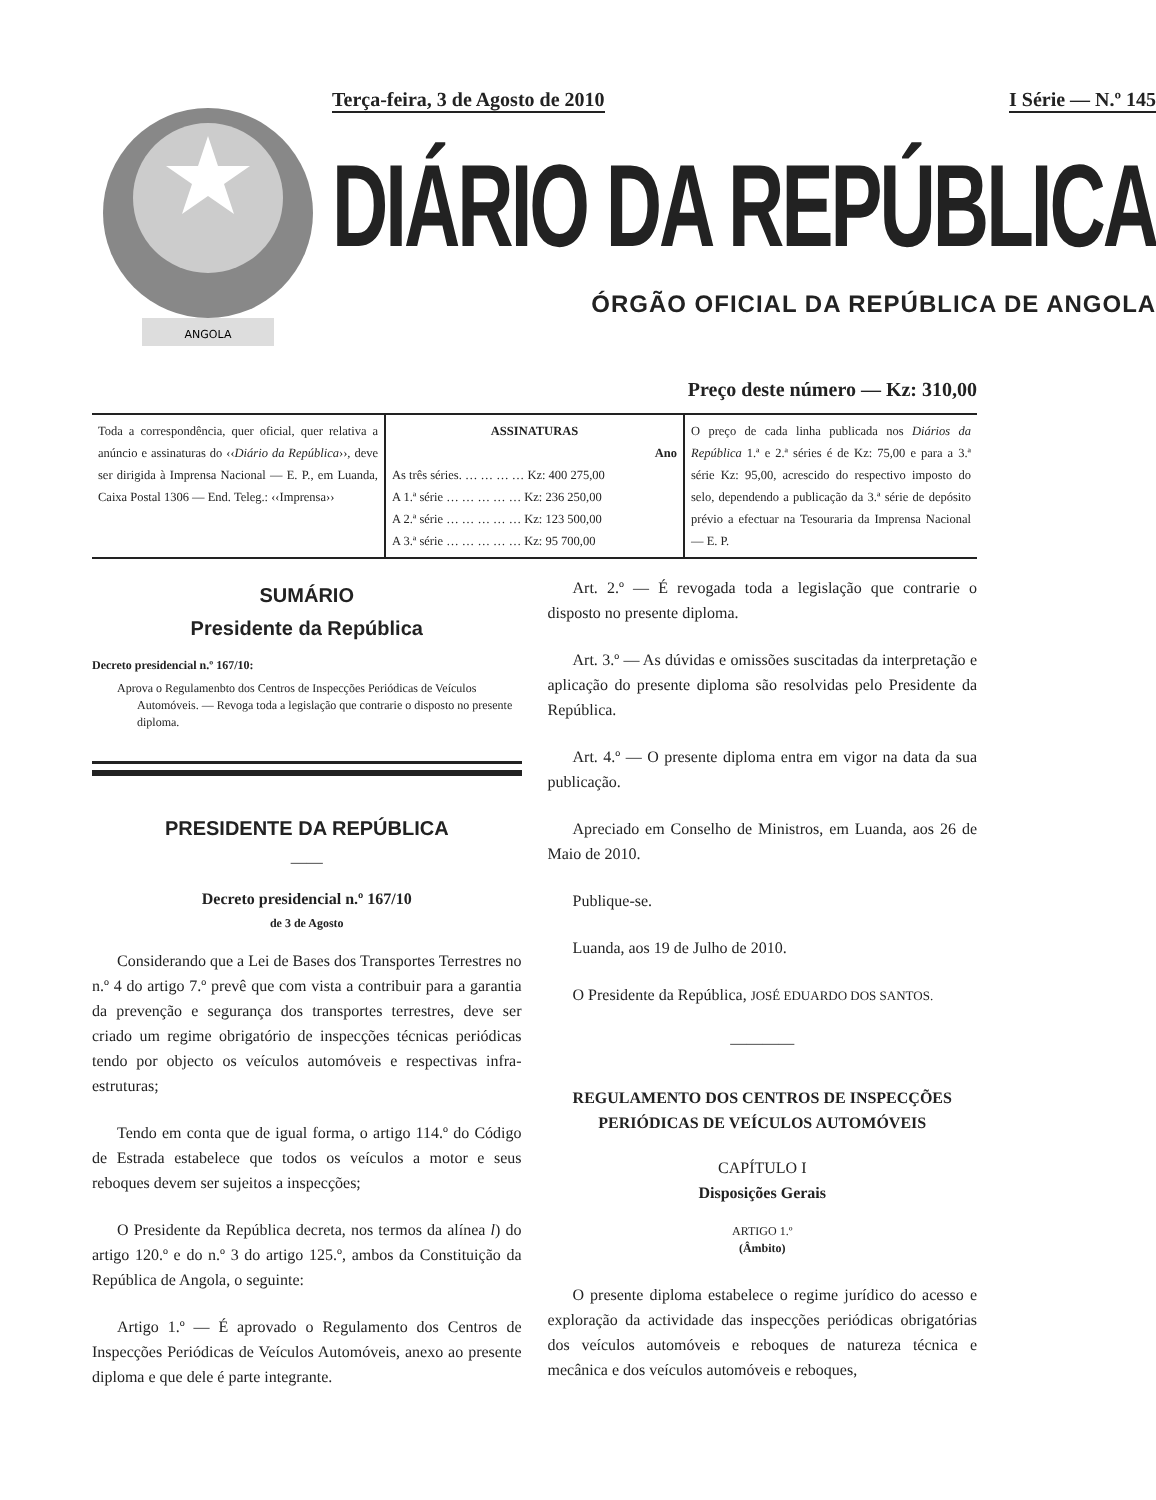ANGOLA
Terça-feira, 3 de Agosto de 2010 I Série — N.º 145
DIÁRIO DA REPÚBLICA
ÓRGÃO OFICIAL DA REPÚBLICA DE ANGOLA
Preço deste número — Kz: 310,00
| Toda a correspondência, quer oficial, quer relativa a anúncio e assinaturas do ‹‹ Diário da República ››, deve ser dirigida à Imprensa Nacional — E. P., em Luanda, Caixa Postal 1306 — End. Teleg.: ‹‹Imprensa›› | ASSINATURAS Ano As três séries. … … … … Kz: 400 275,00 A 1.ª série … … … … … Kz: 236 250,00 A 2.ª série … … … … … Kz: 123 500,00 A 3.ª série … … … … … Kz: 95 700,00 | O preço de cada linha publicada nos Diários da República 1.ª e 2.ª séries é de Kz: 75,00 e para a 3.ª série Kz: 95,00, acrescido do respectivo imposto do selo, dependendo a publicação da 3.ª série de depósito prévio a efectuar na Tesouraria da Imprensa Nacional — E. P. |
SUMÁRIO
Presidente da República
Decreto presidencial n.º 167/10:
Aprova o Regulamenbto dos Centros de Inspecções Periódicas de Veículos Automóveis. — Revoga toda a legislação que contrarie o disposto no presente diploma.
PRESIDENTE DA REPÚBLICA
——
Decreto presidencial n.º 167/10
de 3 de Agosto
Considerando que a Lei de Bases dos Transportes Terrestres no n.º 4 do artigo 7.º prevê que com vista a contribuir para a garantia da prevenção e segurança dos transportes terrestres, deve ser criado um regime obrigatório de inspecções técnicas periódicas tendo por objecto os veículos automóveis e respectivas infra-estruturas;
Tendo em conta que de igual forma, o artigo 114.º do Código de Estrada estabelece que todos os veículos a motor e seus reboques devem ser sujeitos a inspecções;
O Presidente da República decreta, nos termos da alínea l) do artigo 120.º e do n.º 3 do artigo 125.º, ambos da Constituição da República de Angola, o seguinte:
Artigo 1.º — É aprovado o Regulamento dos Centros de Inspecções Periódicas de Veículos Automóveis, anexo ao presente diploma e que dele é parte integrante.
Art. 2.º — É revogada toda a legislação que contrarie o disposto no presente diploma.
Art. 3.º — As dúvidas e omissões suscitadas da interpretação e aplicação do presente diploma são resolvidas pelo Presidente da República.
Art. 4.º — O presente diploma entra em vigor na data da sua publicação.
Apreciado em Conselho de Ministros, em Luanda, aos 26 de Maio de 2010.
Publique-se.
Luanda, aos 19 de Julho de 2010.
O Presidente da República, JOSÉ EDUARDO DOS SANTOS.
————
REGULAMENTO DOS CENTROS DE INSPECÇÕES PERIÓDICAS DE VEÍCULOS AUTOMÓVEIS
CAPÍTULO I
Disposições Gerais
ARTIGO 1.º
(Âmbito)
O presente diploma estabelece o regime jurídico do acesso e exploração da actividade das inspecções periódicas obrigatórias dos veículos automóveis e reboques de natureza técnica e mecânica e dos veículos automóveis e reboques,